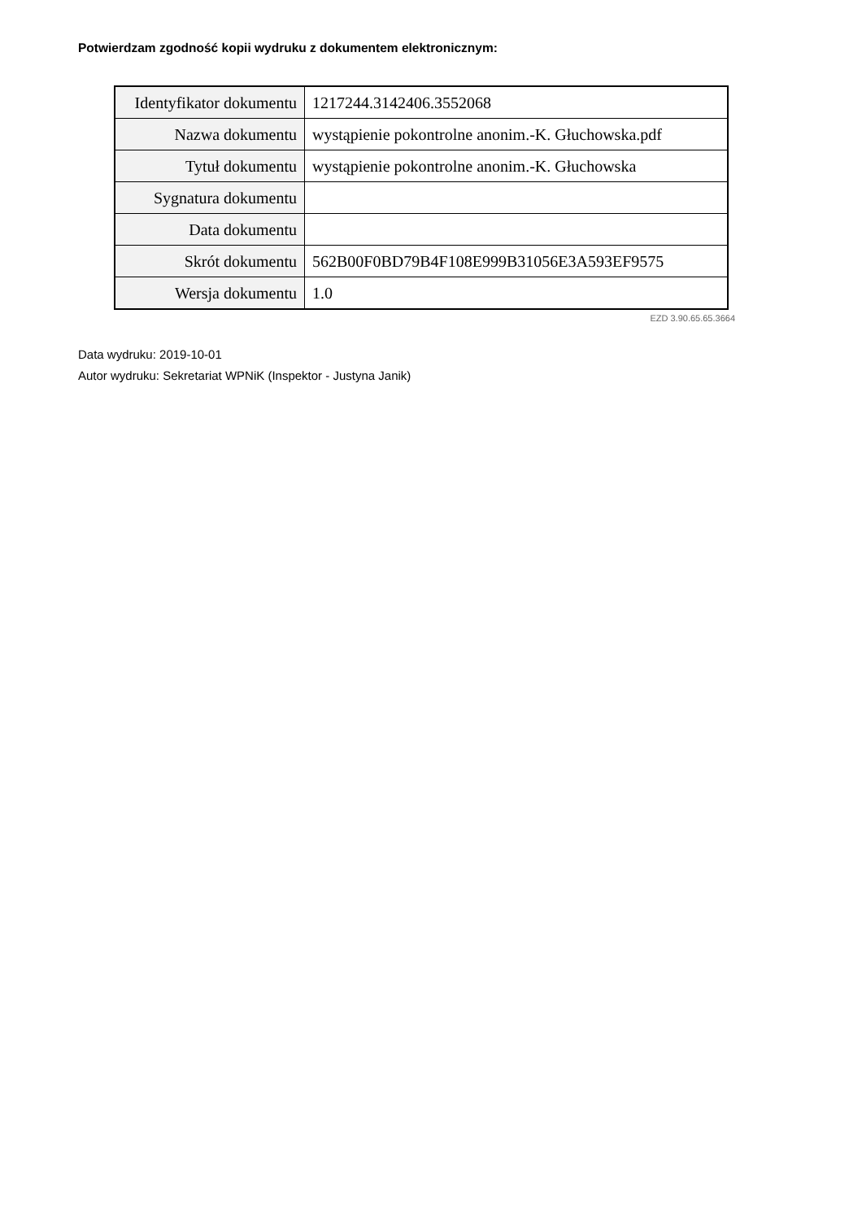Potwierdzam zgodność kopii wydruku z dokumentem elektronicznym:
| Identyfikator dokumentu | 1217244.3142406.3552068 |
| Nazwa dokumentu | wystąpienie pokontrolne anonim.-K. Głuchowska.pdf |
| Tytuł dokumentu | wystąpienie pokontrolne anonim.-K. Głuchowska |
| Sygnatura dokumentu | |
| Data dokumentu | |
| Skrót dokumentu | 562B00F0BD79B4F108E999B31056E3A593EF9575 |
| Wersja dokumentu | 1.0 |
EZD 3.90.65.65.3664
Data wydruku: 2019-10-01
Autor wydruku: Sekretariat WPNiK (Inspektor - Justyna Janik)